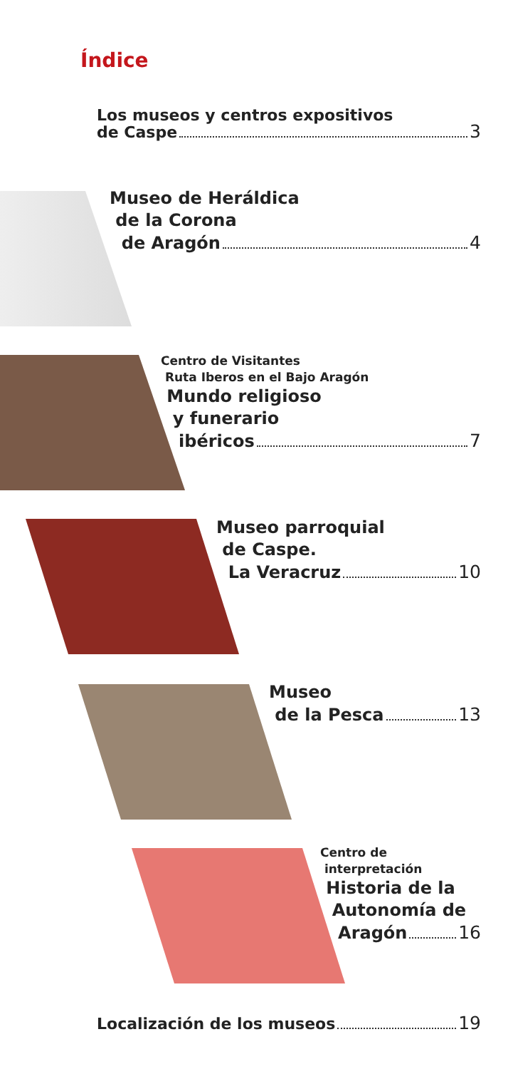Índice
Los museos y centros expositivos
de Caspe 3
Museo de Heráldica
de la Corona
de Aragón 4
Centro de Visitantes
Ruta Iberos en el Bajo Aragón
Mundo religioso
y funerario
ibéricos 7
Museo parroquial
de Caspe.
La Veracruz 10
Museo
de la Pesca 13
Centro de
interpretación
Historia de la
Autonomía de
Aragón 16
Localización de los museos 19